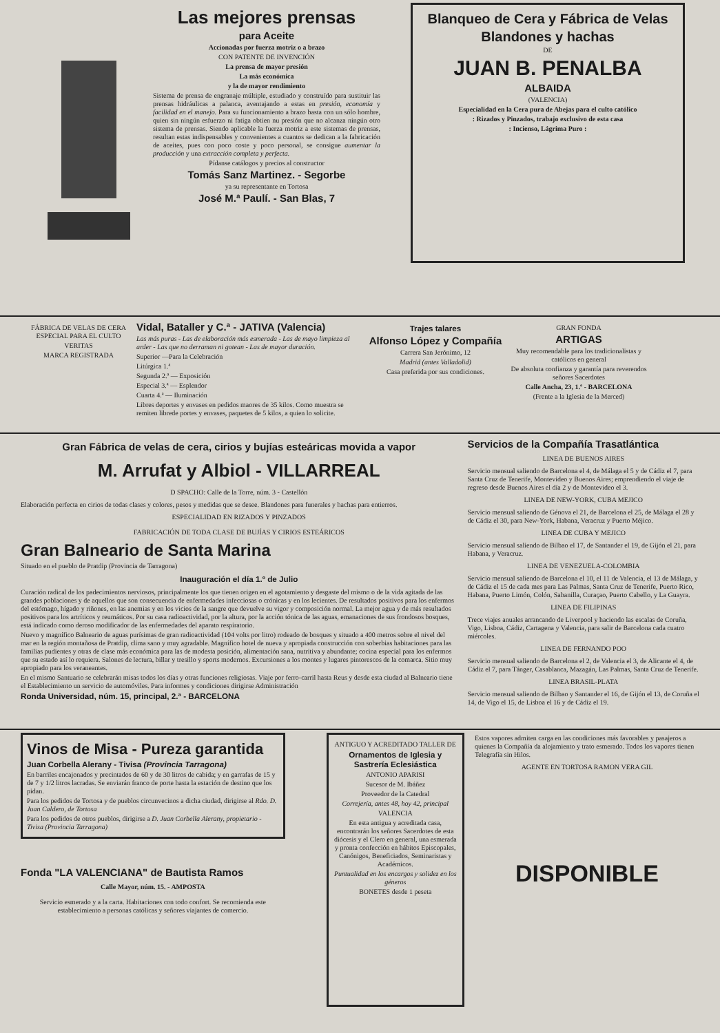Las mejores prensas
para Aceite
Accionadas por fuerza motriz o a brazo
CON PATENTE DE INVENCIÓN
La prensa de mayor presión
La más económica
y la de mayor rendimiento
Sistema de prensa de engranaje múltiple, estudiado y construído para sustituir las prensas hidráulicas a palanca, aventajando a estas en presión, economía y facilidad en el manejo. Para su funcionamiento a brazo basta con un sólo hombre, quien sin ningún esfuerzo ni fatiga obtien nu presión que no alcanza ningún otro sistema de prensas. Siendo aplicable la fuerza motriz a este sistemas de prensas, resultan estas indispensables y convenientes a cuantos se dedican a la fabricación de aceites, pues con poco coste y poco personal, se consigue aumentar la producción y una extracción completa y perfecta.
Pídanse catálogos y precios al constructor
Tomás Sanz Martinez. - Segorbe
ya su representante en Tortosa
José M.ª Paulí. - San Blas, 7
Blanqueo de Cera y Fábrica de Velas
Blandones y hachas
DE
JUAN B. PENALBA
ALBAIDA
(VALENCIA)
Especialidad en la Cera pura de Abejas para el culto católico
: Rizados y Pinzados, trabajo exclusivo de esta casa
: Incienso, Lágrima Puro :
FÁBRICA DE VELAS DE CERA ESPECIAL PARA EL CULTO
VERITAS
MARCA REGISTRADA
Vidal, Bataller y C.ª - JATIVA (Valencia)
Las más puras - Las de elaboración más esmerada - Las de mayo limpieza al arder - Las que no derraman ni gotean - Las de mayor duración.
Superior —Para la Celebración
Litúrgica 1.ª
Segunda 2.ª — Exposición
Especial 3.ª — Esplendor
Cuarta 4.ª — Iluminación
Libres deportes y envases en pedidos maores de 35 kilos. Como muestra se remiten librede portes y envases, paquetes de 5 kilos, a quien lo solicite.
Trajes talares
Alfonso López y Compañía
Carrera San Jerónimo, 12
Madrid (antes Valladolid)
Casa preferida por sus condiciones.
GRAN FONDA
ARTIGAS
Muy recomendable para los tradicionalistas y católicos en general
De absoluta confianza y garantía para reverendos señores Sacerdotes
Calle Ancha, 23, 1.º - BARCELONA
(Frente a la Iglesia de la Merced)
Gran Fábrica de velas de cera, cirios y bujías esteáricas movida a vapor
M. Arrufat y Albiol - VILLARREAL
D SPACHO: Calle de la Torre, núm. 3 - Castellón
Elaboración perfecta en cirios de todas clases y colores, pesos y medidas que se desee. Blandones para funerales y hachas para entierros.
ESPECIALIDAD EN RIZADOS Y PINZADOS
FABRICACIÓN DE TODA CLASE DE BUJÍAS Y CIRIOS ESTEÁRICOS
Gran Balneario de Santa Marina
Situado en el pueblo de Pratdip (Provincia de Tarragona)
Inauguración el día 1.º de Julio
Curación radical de los padecimientos nerviosos, principalmente los que tienen origen en el agotamiento y desgaste del mismo o de la vida agitada de las grandes poblaciones y de aquellos que son consecuencia de enfermedades infecciosas o crónicas y en los lecientes. De resultados positivos para los enfermos del estómago, hígado y riñones, en las anemias y en los vicios de la sangre que devuelve su vigor y composición normal. La mejor agua y de más resultados positivos para los artríticos y reumáticos. Por su casa radioactividad, por la altura, por la acción tónica de las aguas, emanaciones de sus frondosos bosques, está indicado como deroso modificador de las enfermedades del aparato respiratorio.
Nuevo y magnífico Balneario de aguas purísimas de gran radioactividad (104 volts por litro) rodeado de bosques y situado a 400 metros sobre el nivel del mar en la región montañosa de Pratdip, clima sano y muy agradable. Magnífico hotel de nueva y apropiada construcción con soberbias habitaciones para las familias pudientes y otras de clase más económica para las de modesta posición, alimentación sana, nutritiva y abundante; cocina especial para los enfermos que su estado así lo requiera. Salones de lectura, billar y tresillo y sports modernos. Excursiones a los montes y lugares pintorescos de la comarca. Sitio muy apropiado para los veraneantes.
En el mismo Santuario se celebrarán misas todos los días y otras funciones religiosas. Viaje por ferro-carril hasta Reus y desde esta ciudad al Balneario tiene el Establecimiento un servicio de automóviles. Para informes y condiciones dirigirse Administración
Ronda Universidad, núm. 15, principal, 2.ª - BARCELONA
Servicios de la Compañía Trasatlántica
LINEA DE BUENOS AIRES
Servicio mensual saliendo de Barcelona el 4, de Málaga el 5 y de Cádiz el 7, para Santa Cruz de Tenerife, Montevideo y Buenos Aires; emprendiendo el viaje de regreso desde Buenos Aires el día 2 y de Montevideo el 3.
LINEA DE NEW-YORK, CUBA MEJICO
Servicio mensual saliendo de Génova el 21, de Barcelona el 25, de Málaga el 28 y de Cádiz el 30, para New-York, Habana, Veracruz y Puerto Méjico.
LINEA DE CUBA Y MEJICO
Servicio mensual saliendo de Bilbao el 17, de Santander el 19, de Gijón el 21, para Habana, y Veracruz.
LINEA DE VENEZUELA-COLOMBIA
Servicio mensual saliendo de Barcelona el 10, el 11 de Valencia, el 13 de Málaga, y de Cádiz el 15 de cada mes para Las Palmas, Santa Cruz de Tenerife, Puerto Rico, Habana, Puerto Limón, Colón, Sabanilla, Curaçao, Puerto Cabello, y La Guayra.
LINEA DE FILIPINAS
Trece viajes anuales arrancando de Liverpool y haciendo las escalas de Coruña, Vigo, Lisboa, Cádiz, Cartagena y Valencia, para salir de Barcelona cada cuatro miércoles.
LINEA DE FERNANDO POO
Servicio mensual saliendo de Barcelona el 2, de Valencia el 3, de Alicante el 4, de Cádiz el 7, para Tánger, Casablanca, Mazagán, Las Palmas, Santa Cruz de Tenerife.
LINEA BRASIL-PLATA
Servicio mensual saliendo de Bilbao y Santander el 16, de Gijón el 13, de Coruña el 14, de Vigo el 15, de Lisboa el 16 y de Cádiz el 19.
Vinos de Misa - Pureza garantida
Juan Corbella Alerany - Tivisa (Provincia Tarragona)
En barriles encajonados y precintados de 60 y de 30 litros de cabida; y en garrafas de 15 y de 7 y 1/2 litros lacradas. Se enviarán franco de porte hasta la estación de destino que los pidan.
Para los pedidos de Tortosa y de pueblos circunvecinos a dicha ciudad, dirigirse al Rdo. D. Juan Caldero, de Tortosa
Para los pedidos de otros pueblos, dirigirse a D. Juan Corbella Alerany, propietario - Tivisa (Provincia Tarragona)
Fonda "LA VALENCIANA" de Bautista Ramos
Calle Mayor, núm. 15. - AMPOSTA
Servicio esmerado y a la carta. Habitaciones con todo confort. Se recomienda este establecimiento a personas católicas y señores viajantes de comercio.
ANTIGUO Y ACREDITADO TALLER DE
Ornamentos de Iglesia y Sastrería Eclesiástica
ANTONIO APARISI
Sucesor de M. Ibáñez
Proveedor de la Catedral
Correjería, antes 48, hoy 42, principal
VALENCIA
En esta antigua y acreditada casa, encontrarán los señores Sacerdotes de esta diócesis y el Clero en general, una esmerada y pronta confección en hábitos Episcopales, Canónigos, Beneficiados, Seminaristas y Académicos.
Puntualidad en los encargos y solidez en los géneros
BONETES desde 1 peseta
Estos vapores admiten carga en las condiciones más favorables y pasajeros a quienes la Compañía da alojamiento y trato esmerado. Todos los vapores tienen Telegrafía sin Hilos.
AGENTE EN TORTOSA RAMON VERA GIL
DISPONIBLE